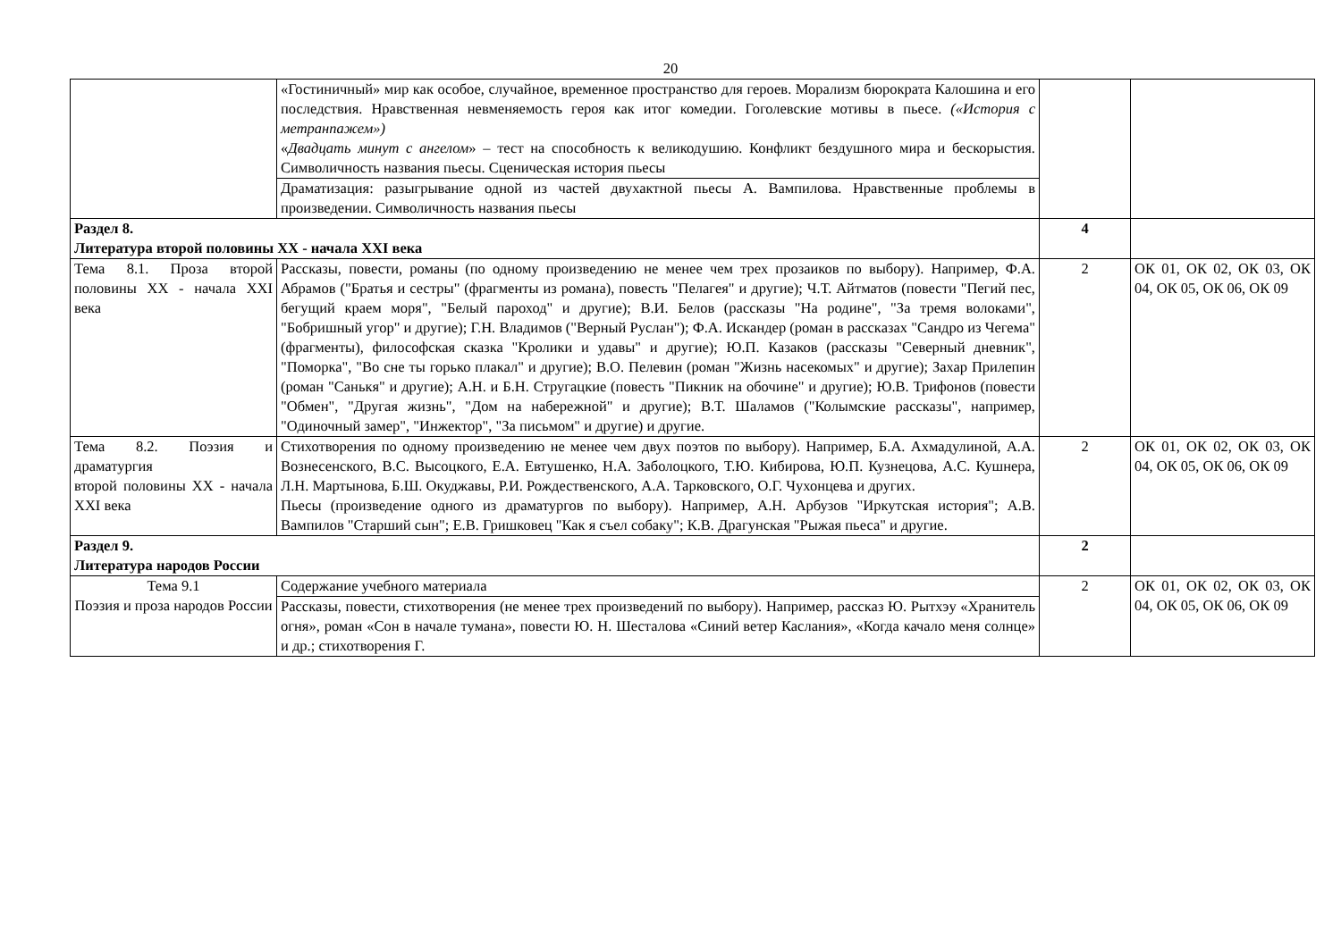20
| | «Гостиничный» мир как особое, случайное, временное пространство для героев. Морализм бюрократа Калошина и его последствия. Нравственная невменяемость героя как итог комедии. Гоголевские мотивы в пьесе. («История с метранпажем») « Двадцать минут с ангелом » – тест на способность к великодушию. Конфликт бездушного мира и бескорыстия. Символичность названия пьесы. Сценическая история пьесы | | |
| | Драматизация: разыгрывание одной из частей двухактной пьесы А. Вампилова. Нравственные проблемы в произведении. Символичность названия пьесы | | |
| Раздел 8. Литература второй половины XX - начала XXI века | | 4 | |
| Тема 8.1. Проза второй половины XX - начала XXI века | Рассказы, повести, романы (по одному произведению не менее чем трех прозаиков по выбору). Например, Ф.А. Абрамов ("Братья и сестры" (фрагменты из романа), повесть "Пелагея" и другие); Ч.Т. Айтматов (повести "Пегий пес, бегущий краем моря", "Белый пароход" и другие); В.И. Белов (рассказы "На родине", "За тремя волоками", "Бобришный угор" и другие); Г.Н. Владимов ("Верный Руслан"); Ф.А. Искандер (роман в рассказах "Сандро из Чегема" (фрагменты), философская сказка "Кролики и удавы" и другие); Ю.П. Казаков (рассказы "Северный дневник", "Поморка", "Во сне ты горько плакал" и другие); В.О. Пелевин (роман "Жизнь насекомых" и другие); Захар Прилепин (роман "Санькя" и другие); А.Н. и Б.Н. Стругацкие (повесть "Пикник на обочине" и другие); Ю.В. Трифонов (повести "Обмен", "Другая жизнь", "Дом на набережной" и другие); В.Т. Шаламов ("Колымские рассказы", например, "Одиночный замер", "Инжектор", "За письмом" и другие) и другие. | 2 | ОК 01, ОК 02, ОК 03, ОК 04, ОК 05, ОК 06, ОК 09 |
| Тема 8.2. Поэзия и драматургия второй половины XX - начала XXI века | Стихотворения по одному произведению не менее чем двух поэтов по выбору). Например, Б.А. Ахмадулиной, А.А. Вознесенского, В.С. Высоцкого, Е.А. Евтушенко, Н.А. Заболоцкого, Т.Ю. Кибирова, Ю.П. Кузнецова, А.С. Кушнера, Л.Н. Мартынова, Б.Ш. Окуджавы, Р.И. Рождественского, А.А. Тарковского, О.Г. Чухонцева и других. Пьесы (произведение одного из драматургов по выбору). Например, А.Н. Арбузов "Иркутская история"; А.В. Вампилов "Старший сын"; Е.В. Гришковец "Как я съел собаку"; К.В. Драгунская "Рыжая пьеса" и другие. | 2 | ОК 01, ОК 02, ОК 03, ОК 04, ОК 05, ОК 06, ОК 09 |
| Раздел 9. Литература народов России | | 2 | |
| Тема 9.1 Поэзия и проза народов России | Содержание учебного материала | 2 | ОК 01, ОК 02, ОК 03, ОК 04, ОК 05, ОК 06, ОК 09 |
| | Рассказы, повести, стихотворения (не менее трех произведений по выбору). Например, рассказ Ю. Рытхэу «Хранитель огня», роман «Сон в начале тумана», повести Ю. Н. Шесталова «Синий ветер Каслания», «Когда качало меня солнце» и др.; стихотворения Г. | | |